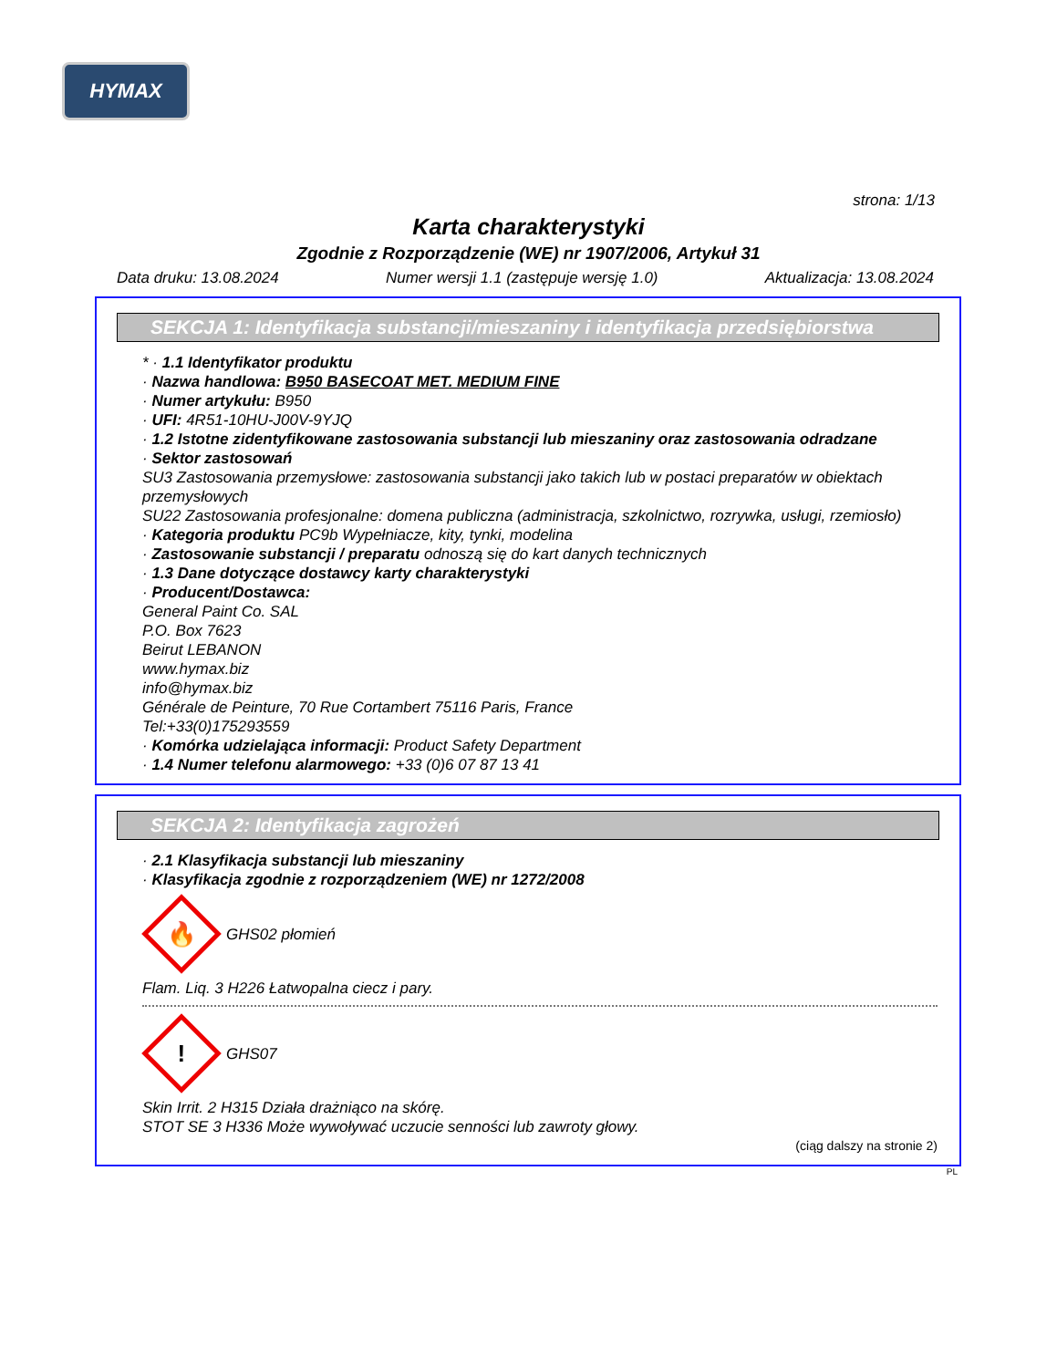HYMAX
strona: 1/13
Karta charakterystyki
Zgodnie z Rozporządzenie (WE) nr 1907/2006, Artykuł 31
Data druku: 13.08.2024 Numer wersji 1.1 (zastępuje wersję 1.0) Aktualizacja: 13.08.2024
SEKCJA 1: Identyfikacja substancji/mieszaniny i identyfikacja przedsiębiorstwa
* · 1.1 Identyfikator produktu
· Nazwa handlowa: B950 BASECOAT MET. MEDIUM FINE
· Numer artykułu: B950
· UFI: 4R51-10HU-J00V-9YJQ
· 1.2 Istotne zidentyfikowane zastosowania substancji lub mieszaniny oraz zastosowania odradzane
· Sektor zastosowań
SU3 Zastosowania przemysłowe: zastosowania substancji jako takich lub w postaci preparatów w obiektach przemysłowych
SU22 Zastosowania profesjonalne: domena publiczna (administracja, szkolnictwo, rozrywka, usługi, rzemiosło)
· Kategoria produktu PC9b Wypełniacze, kity, tynki, modelina
· Zastosowanie substancji / preparatu odnoszą się do kart danych technicznych
· 1.3 Dane dotyczące dostawcy karty charakterystyki
· Producent/Dostawca:
General Paint Co. SAL
P.O. Box 7623
Beirut LEBANON
www.hymax.biz
info@hymax.biz
Générale de Peinture, 70 Rue Cortambert 75116 Paris, France
Tel:+33(0)175293559
· Komórka udzielająca informacji: Product Safety Department
· 1.4 Numer telefonu alarmowego: +33 (0)6 07 87 13 41
SEKCJA 2: Identyfikacja zagrożeń
· 2.1 Klasyfikacja substancji lub mieszaniny
· Klasyfikacja zgodnie z rozporządzeniem (WE) nr 1272/2008
🔥
GHS02 płomień
Flam. Liq. 3 H226 Łatwopalna ciecz i pary.
!
GHS07
Skin Irrit. 2 H315 Działa drażniąco na skórę.
STOT SE 3 H336 Może wywoływać uczucie senności lub zawroty głowy.
(ciąg dalszy na stronie 2)
PL